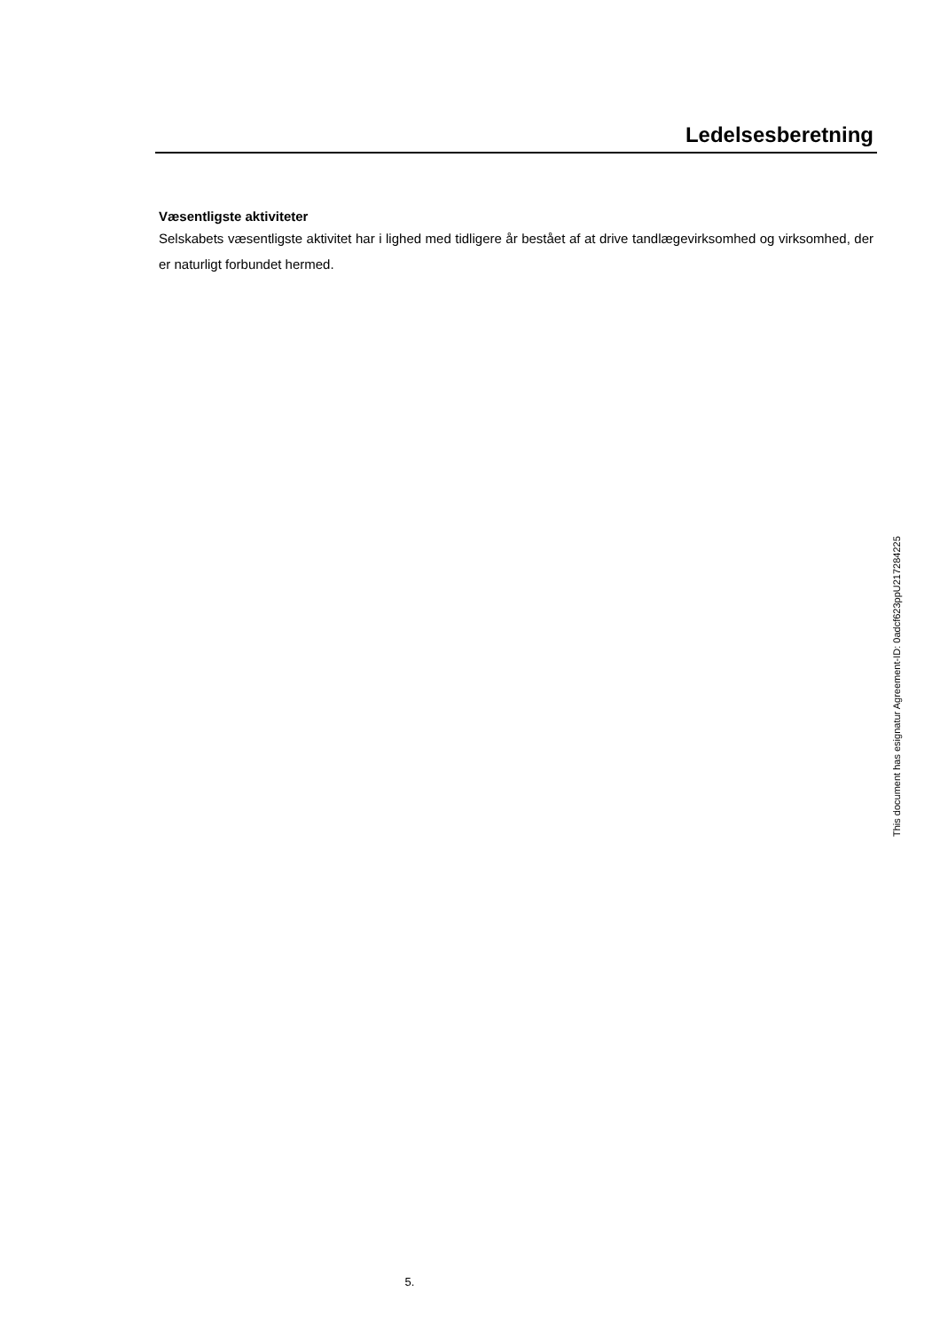Ledelsesberetning
Væsentligste aktiviteter
Selskabets væsentligste aktivitet har i lighed med tidligere år bestået af at drive tandlægevirksomhed og virksomhed, der er naturligt forbundet hermed.
5.
This document has esignatur Agreement-ID: 0adcf623ppU217284225